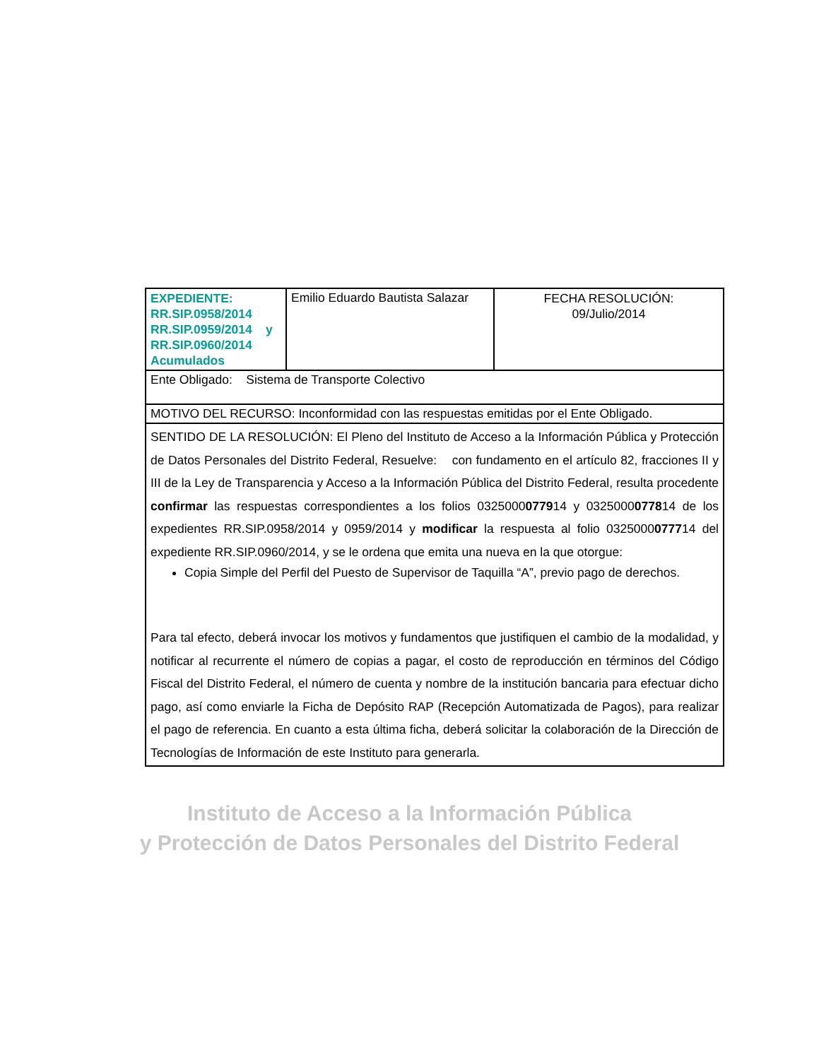| EXPEDIENTE: RR.SIP.0958/2014 RR.SIP.0959/2014 y RR.SIP.0960/2014 Acumulados | Emilio Eduardo Bautista Salazar | FECHA RESOLUCIÓN: 09/Julio/2014 |
| Ente Obligado: Sistema de Transporte Colectivo | | |
| MOTIVO DEL RECURSO: Inconformidad con las respuestas emitidas por el Ente Obligado. | | |
| SENTIDO DE LA RESOLUCIÓN: El Pleno del Instituto de Acceso a la Información Pública y Protección de Datos Personales del Distrito Federal, Resuelve: con fundamento en el artículo 82, fracciones II y III de la Ley de Transparencia y Acceso a la Información Pública del Distrito Federal, resulta procedente confirmar las respuestas correspondientes a los folios 0325000 0779 14 y 0325000 0778 14 de los expedientes RR.SIP.0958/2014 y 0959/2014 y modificar la respuesta al folio 0325000 0777 14 del expediente RR.SIP.0960/2014, y se le ordena que emita una nueva en la que otorgue: Copia Simple del Perfil del Puesto de Supervisor de Taquilla “A”, previo pago de derechos. Para tal efecto, deberá invocar los motivos y fundamentos que justifiquen el cambio de la modalidad, y notificar al recurrente el número de copias a pagar, el costo de reproducción en términos del Código Fiscal del Distrito Federal, el número de cuenta y nombre de la institución bancaria para efectuar dicho pago, así como enviarle la Ficha de Depósito RAP (Recepción Automatizada de Pagos), para realizar el pago de referencia. En cuanto a esta última ficha, deberá solicitar la colaboración de la Dirección de Tecnologías de Información de este Instituto para generarla. | | |
Instituto de Acceso a la Información Pública
y Protección de Datos Personales del Distrito Federal